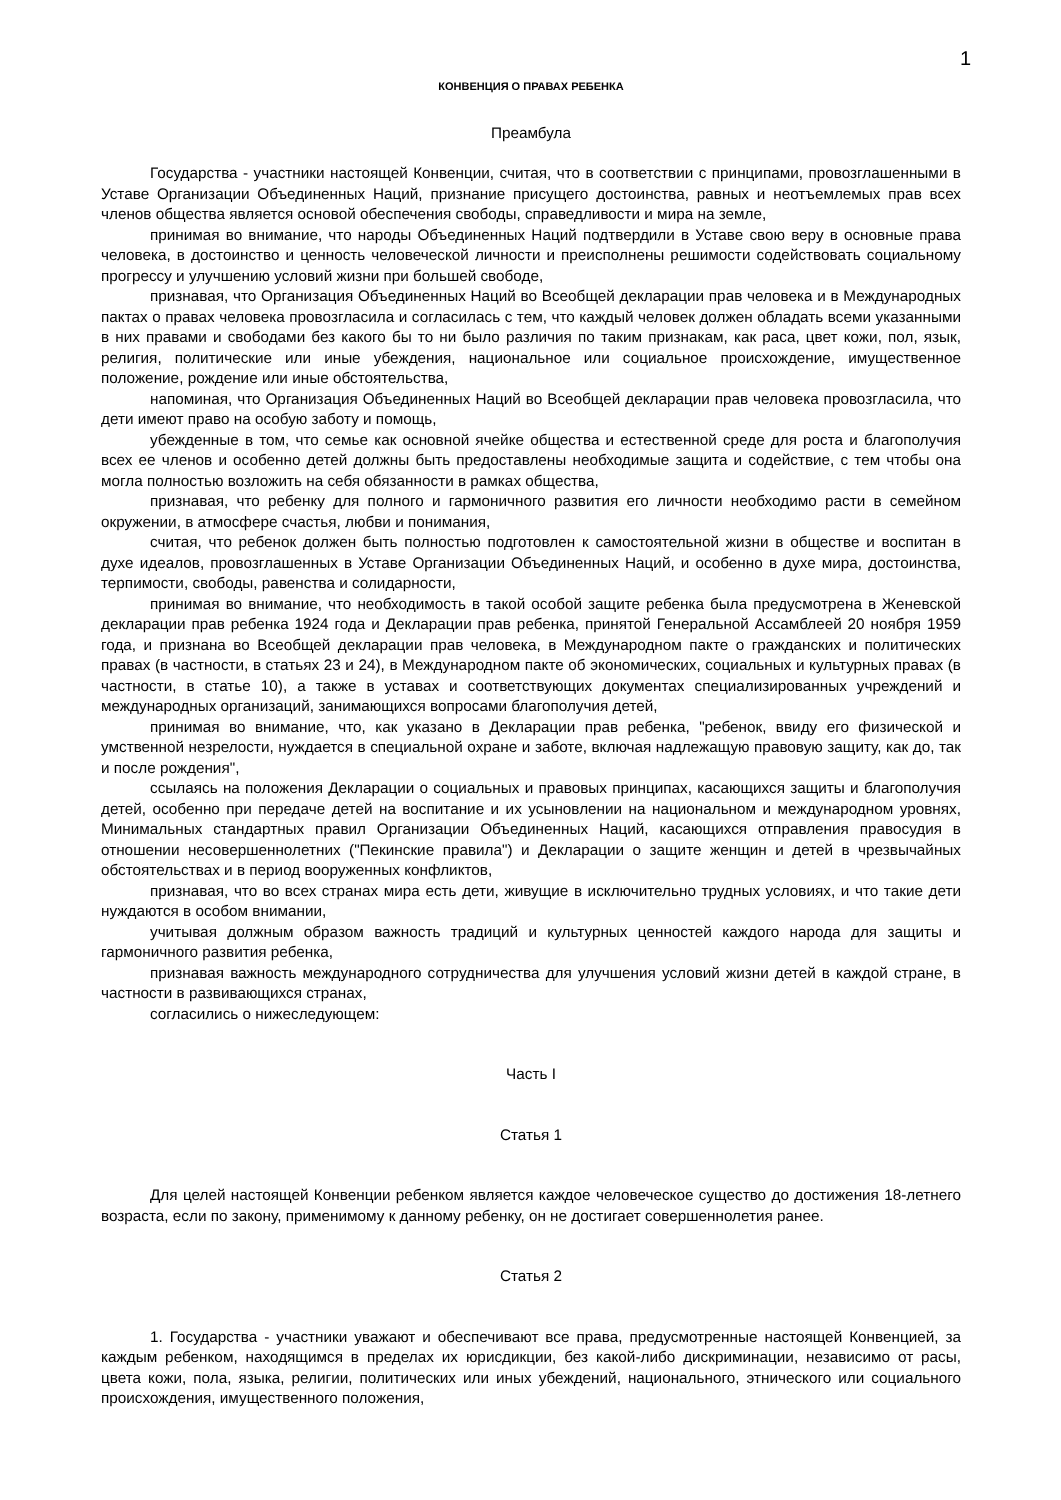1
КОНВЕНЦИЯ О ПРАВАХ РЕБЕНКА
Преамбула
Государства - участники настоящей Конвенции, считая, что в соответствии с принципами, провозглашенными в Уставе Организации Объединенных Наций, признание присущего достоинства, равных и неотъемлемых прав всех членов общества является основой обеспечения свободы, справедливости и мира на земле,
принимая во внимание, что народы Объединенных Наций подтвердили в Уставе свою веру в основные права человека, в достоинство и ценность человеческой личности и преисполнены решимости содействовать социальному прогрессу и улучшению условий жизни при большей свободе,
признавая, что Организация Объединенных Наций во Всеобщей декларации прав человека и в Международных пактах о правах человека провозгласила и согласилась с тем, что каждый человек должен обладать всеми указанными в них правами и свободами без какого бы то ни было различия по таким признакам, как раса, цвет кожи, пол, язык, религия, политические или иные убеждения, национальное или социальное происхождение, имущественное положение, рождение или иные обстоятельства,
напоминая, что Организация Объединенных Наций во Всеобщей декларации прав человека провозгласила, что дети имеют право на особую заботу и помощь,
убежденные в том, что семье как основной ячейке общества и естественной среде для роста и благополучия всех ее членов и особенно детей должны быть предоставлены необходимые защита и содействие, с тем чтобы она могла полностью возложить на себя обязанности в рамках общества,
признавая, что ребенку для полного и гармоничного развития его личности необходимо расти в семейном окружении, в атмосфере счастья, любви и понимания,
считая, что ребенок должен быть полностью подготовлен к самостоятельной жизни в обществе и воспитан в духе идеалов, провозглашенных в Уставе Организации Объединенных Наций, и особенно в духе мира, достоинства, терпимости, свободы, равенства и солидарности,
принимая во внимание, что необходимость в такой особой защите ребенка была предусмотрена в Женевской декларации прав ребенка 1924 года и Декларации прав ребенка, принятой Генеральной Ассамблеей 20 ноября 1959 года, и признана во Всеобщей декларации прав человека, в Международном пакте о гражданских и политических правах (в частности, в статьях 23 и 24), в Международном пакте об экономических, социальных и культурных правах (в частности, в статье 10), а также в уставах и соответствующих документах специализированных учреждений и международных организаций, занимающихся вопросами благополучия детей,
принимая во внимание, что, как указано в Декларации прав ребенка, "ребенок, ввиду его физической и умственной незрелости, нуждается в специальной охране и заботе, включая надлежащую правовую защиту, как до, так и после рождения",
ссылаясь на положения Декларации о социальных и правовых принципах, касающихся защиты и благополучия детей, особенно при передаче детей на воспитание и их усыновлении на национальном и международном уровнях, Минимальных стандартных правил Организации Объединенных Наций, касающихся отправления правосудия в отношении несовершеннолетних ("Пекинские правила") и Декларации о защите женщин и детей в чрезвычайных обстоятельствах и в период вооруженных конфликтов,
признавая, что во всех странах мира есть дети, живущие в исключительно трудных условиях, и что такие дети нуждаются в особом внимании,
учитывая должным образом важность традиций и культурных ценностей каждого народа для защиты и гармоничного развития ребенка,
признавая важность международного сотрудничества для улучшения условий жизни детей в каждой стране, в частности в развивающихся странах,
согласились о нижеследующем:
Часть I
Статья 1
Для целей настоящей Конвенции ребенком является каждое человеческое существо до достижения 18-летнего возраста, если по закону, применимому к данному ребенку, он не достигает совершеннолетия ранее.
Статья 2
1. Государства - участники уважают и обеспечивают все права, предусмотренные настоящей Конвенцией, за каждым ребенком, находящимся в пределах их юрисдикции, без какой-либо дискриминации, независимо от расы, цвета кожи, пола, языка, религии, политических или иных убеждений, национального, этнического или социального происхождения, имущественного положения,